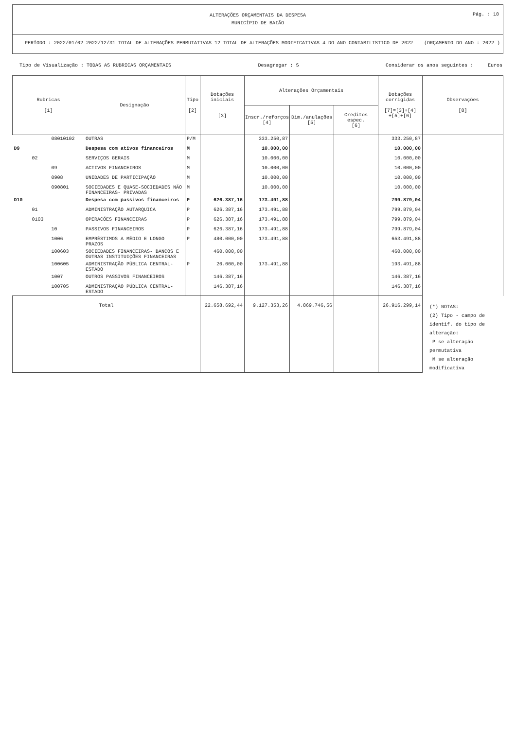ALTERAÇÕES ORÇAMENTAIS DA DESPESA
MUNICÍPIO DE BAIÃO
Pág. : 10
PERÍODO : 2022/01/02 2022/12/31 TOTAL DE ALTERAÇÕES PERMUTATIVAS 12 TOTAL DE ALTERAÇÕES MODIFICATIVAS 4 DO ANO CONTABILISTICO DE 2022 (ORÇAMENTO DO ANO : 2022 )
Tipo de Visualização : TODAS AS RUBRICAS ORÇAMENTAIS Desagregar : S Considerar os anos seguintes : Euros
| Rubricas [1] | Designação | Tipo [2] | Dotações iniciais [3] | Alterações Orçamentais | | | Dotações corrigidas [7]=[3]+[4] +[5]+[6] | Observações [8] |
| --- | --- | --- | --- | --- | --- | --- | --- | --- |
| | | | | Inscr./reforços [4] | Dim./anulações [5] | Créditos espec. [6] | | |
| 08010102 | OUTRAS | P/M | | 333.250,87 | | | 333.250,87 | |
| D9 | Despesa com ativos financeiros | M | | 10.000,00 | | | 10.000,00 | |
| 02 | SERVIÇOS GERAIS | M | | 10.000,00 | | | 10.000,00 | |
| 09 | ACTIVOS FINANCEIROS | M | | 10.000,00 | | | 10.000,00 | |
| 0908 | UNIDADES DE PARTICIPAÇÃO | M | | 10.000,00 | | | 10.000,00 | |
| 090801 | SOCIEDADES E QUASE-SOCIEDADES NÃO FINANCEIRAS- PRIVADAS | M | | 10.000,00 | | | 10.000,00 | |
| D10 | Despesa com passivos financeiros | P | 626.387,16 | 173.491,88 | | | 799.879,04 | |
| 01 | ADMINISTRAÇÃO AUTARQUICA | P | 626.387,16 | 173.491,88 | | | 799.879,04 | |
| 0103 | OPERACÕES FINANCEIRAS | P | 626.387,16 | 173.491,88 | | | 799.879,04 | |
| 10 | PASSIVOS FINANCEIROS | P | 626.387,16 | 173.491,88 | | | 799.879,04 | |
| 1006 | EMPRÉSTIMOS A MÉDIO E LONGO PRAZOS | P | 480.000,00 | 173.491,88 | | | 653.491,88 | |
| 100603 | SOCIEDADES FINANCEIRAS- BANCOS E OUTRAS INSTITUIÇÕES FINANCEIRAS | | 460.000,00 | | | | 460.000,00 | |
| 100605 | ADMINISTRAÇÃO PÚBLICA CENTRAL-ESTADO | P | 20.000,00 | 173.491,88 | | | 193.491,88 | |
| 1007 | OUTROS PASSIVOS FINANCEIROS | | 146.387,16 | | | | 146.387,16 | |
| 100705 | ADMINISTRAÇÃO PÚBLICA CENTRAL-ESTADO | | 146.387,16 | | | | 146.387,16 | |
| Total | | | 22.658.692,44 | 9.127.353,26 | 4.869.746,56 | | 26.916.299,14 | (*) NOTAS: (2) Tipo - campo de identif. do tipo de alteração: P se alteração permutativa M se alteração modificativa |